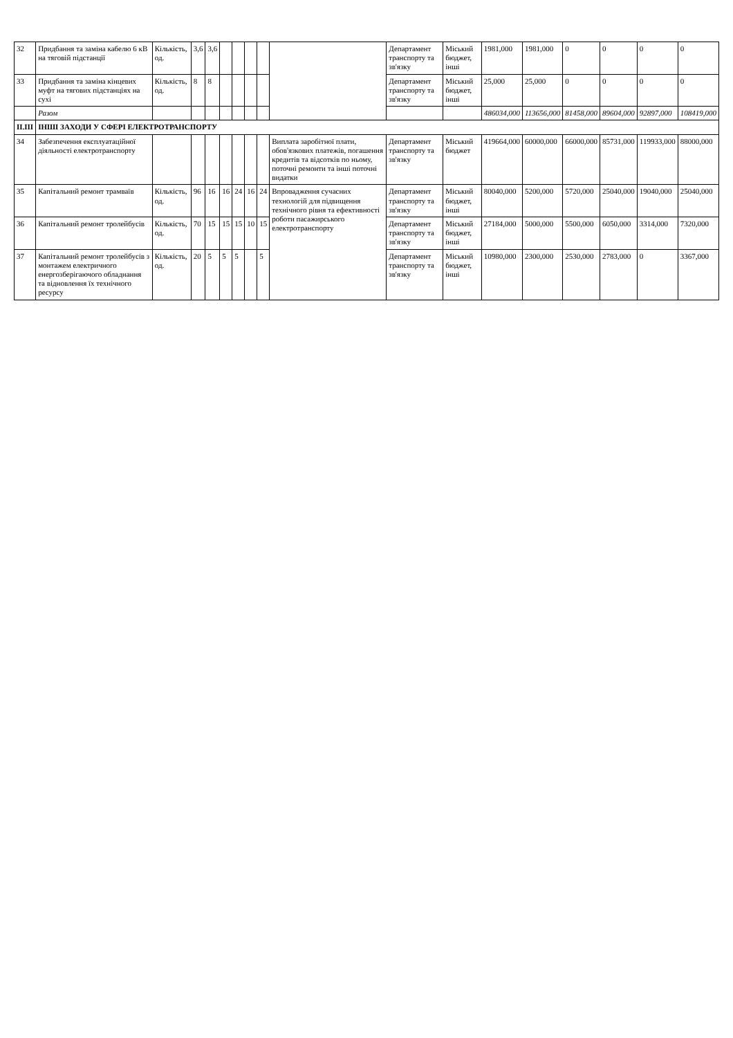| 32 | Придбання та заміна кабелю 6 кВ на тяговій підстанції | Кількість, од. | 3,6 | 3,6 | | | | | | Департамент транспорту та зв'язку | Міський бюджет, інші | 1981,000 | 1981,000 | 0 | 0 | 0 | 0 |
| 33 | Придбання та заміна кінцевих муфт на тягових підстанціях на сухі | Кількість, од. | 8 | 8 | | | | | | Департамент транспорту та зв'язку | Міський бюджет, інші | 25,000 | 25,000 | 0 | 0 | 0 | 0 |
| | Разом | | | | | | | | | | | 486034,000 | 113656,000 | 81458,000 | 89604,000 | 92897,000 | 108419,000 |
| ІІ.ІІІ | ІНШІ ЗАХОДИ У СФЕРІ ЕЛЕКТРОТРАНСПОРТУ | | | | | | | | | | | | | | | | |
| 34 | Забезпечення експлуатаційної діяльності електротранспорту | | | | | | | | Виплата заробітної плати, обов'язкових платежів, погашення кредитів та відсотків по ньому, поточні ремонти та інші поточні видатки | Департамент транспорту та зв'язку | Міський бюджет | 419664,000 | 60000,000 | 66000,000 | 85731,000 | 119933,000 | 88000,000 |
| 35 | Капітальний ремонт трамваїв | Кількість, од. | 96 | 16 | 16 | 24 | 16 | 24 | Впровадження сучасних технологій для підвищення технічного рівня та ефективності роботи пасажирського електротранспорту | Департамент транспорту та зв'язку | Міський бюджет, інші | 80040,000 | 5200,000 | 5720,000 | 25040,000 | 19040,000 | 25040,000 |
| 36 | Капітальний ремонт тролейбусів | Кількість, од. | 70 | 15 | 15 | 15 | 10 | 15 | | Департамент транспорту та зв'язку | Міський бюджет, інші | 27184,000 | 5000,000 | 5500,000 | 6050,000 | 3314,000 | 7320,000 |
| 37 | Капітальний ремонт тролейбусів з монтажем електричного енергозберігаючого обладнання та відновлення їх технічного ресурсу | Кількість, од. | 20 | 5 | 5 | 5 | | 5 | | Департамент транспорту та зв'язку | Міський бюджет, інші | 10980,000 | 2300,000 | 2530,000 | 2783,000 | 0 | 3367,000 |